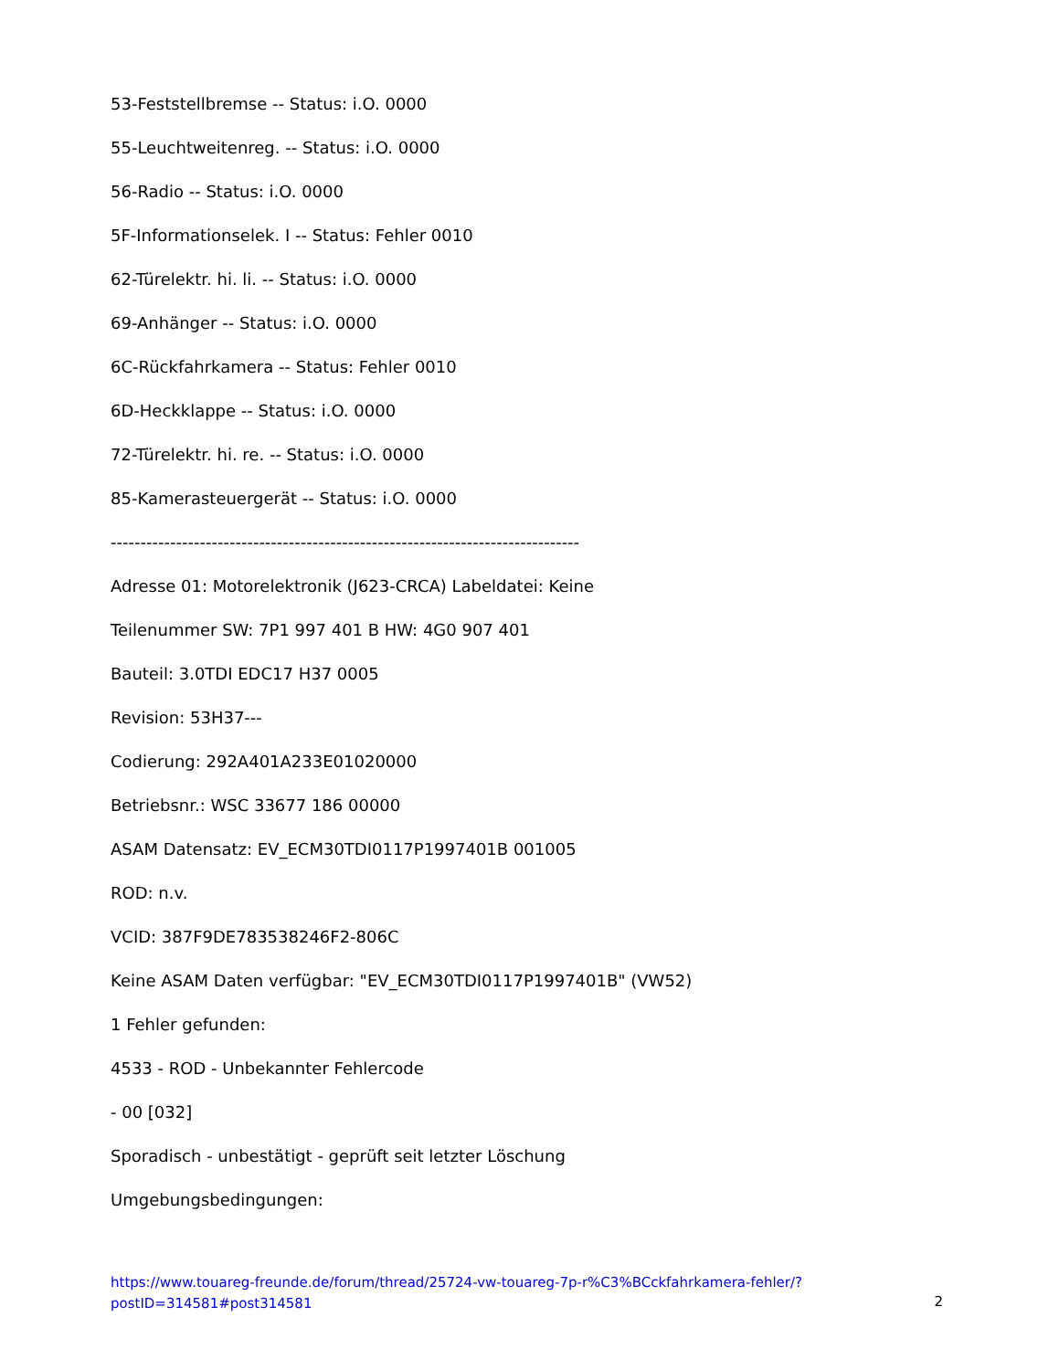53-Feststellbremse -- Status: i.O. 0000
55-Leuchtweitenreg. -- Status: i.O. 0000
56-Radio -- Status: i.O. 0000
5F-Informationselek. I -- Status: Fehler 0010
62-Türelektr. hi. li. -- Status: i.O. 0000
69-Anhänger -- Status: i.O. 0000
6C-Rückfahrkamera -- Status: Fehler 0010
6D-Heckklappe -- Status: i.O. 0000
72-Türelektr. hi. re. -- Status: i.O. 0000
85-Kamerasteuergerät -- Status: i.O. 0000
-------------------------------------------------------------------------------
Adresse 01: Motorelektronik (J623-CRCA) Labeldatei: Keine
Teilenummer SW: 7P1 997 401 B HW: 4G0 907 401
Bauteil: 3.0TDI EDC17 H37 0005
Revision: 53H37---
Codierung: 292A401A233E01020000
Betriebsnr.: WSC 33677 186 00000
ASAM Datensatz: EV_ECM30TDI0117P1997401B 001005
ROD: n.v.
VCID: 387F9DE783538246F2-806C
Keine ASAM Daten verfügbar: "EV_ECM30TDI0117P1997401B" (VW52)
1 Fehler gefunden:
4533 - ROD - Unbekannter Fehlercode
- 00 [032]
Sporadisch - unbestätigt - geprüft seit letzter Löschung
Umgebungsbedingungen:
https://www.touareg-freunde.de/forum/thread/25724-vw-touareg-7p-r%C3%BCckfahrkamera-fehler/?postID=314581#post314581
2